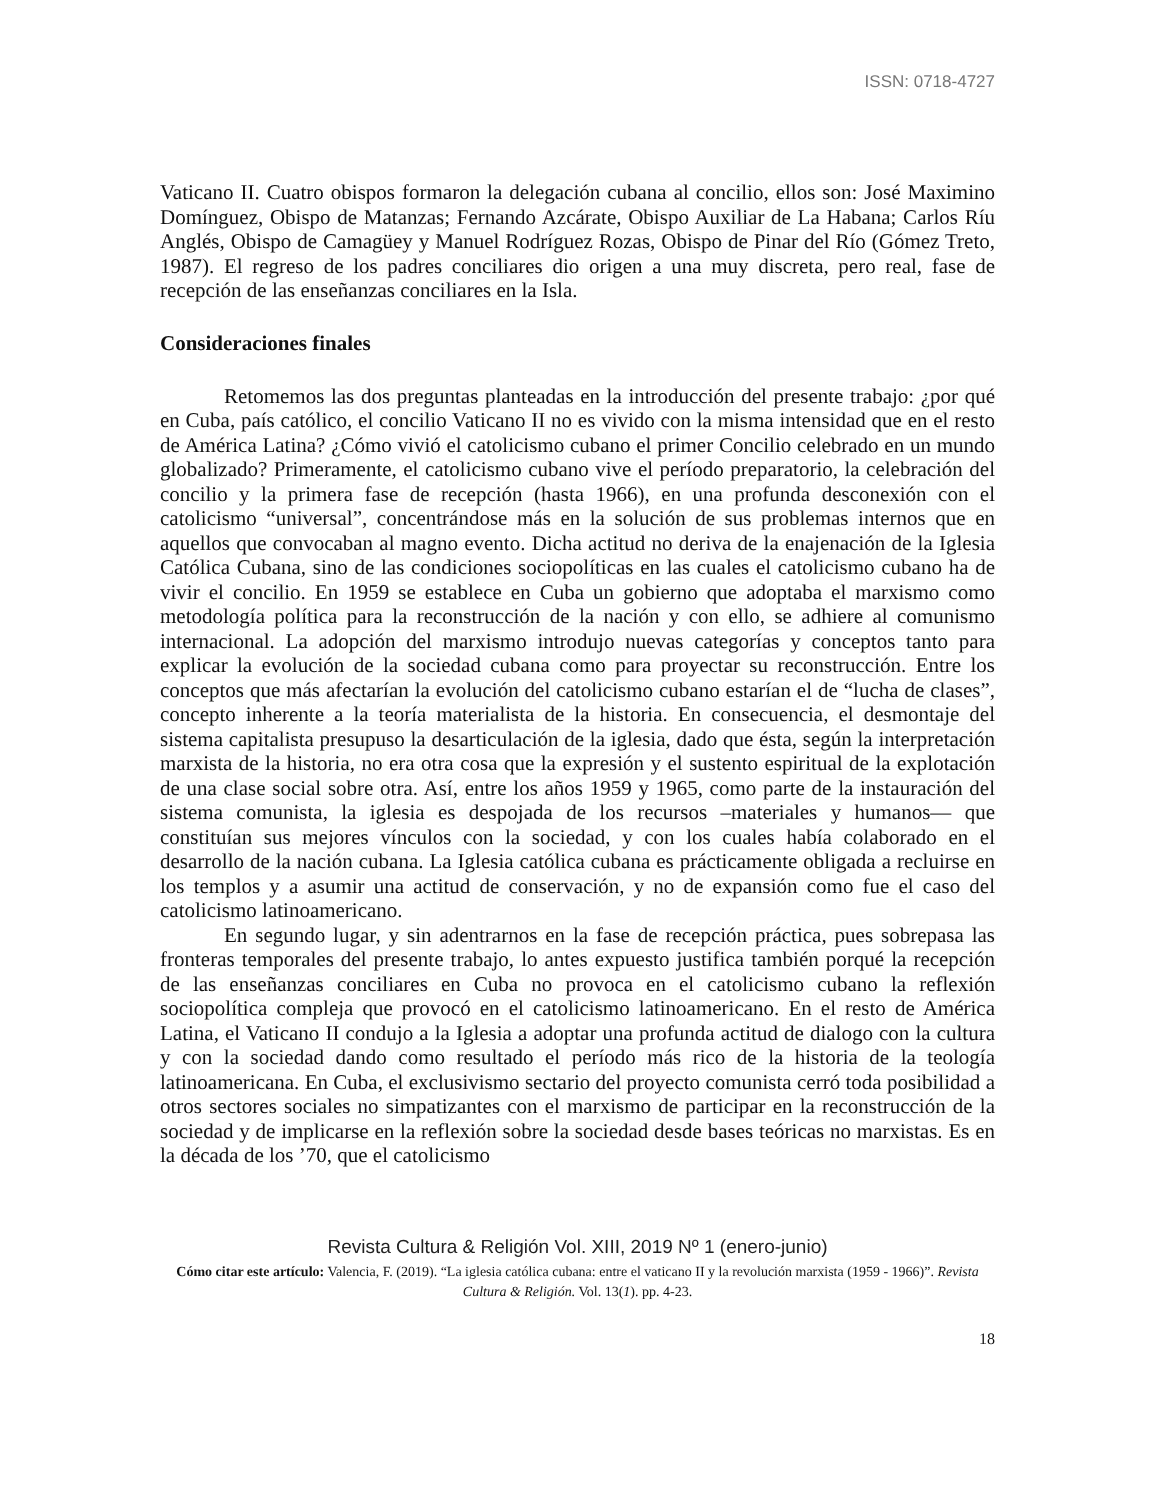ISSN: 0718-4727
Vaticano II. Cuatro obispos formaron la delegación cubana al concilio, ellos son: José Maximino Domínguez, Obispo de Matanzas; Fernando Azcárate, Obispo Auxiliar de La Habana; Carlos Ríu Anglés, Obispo de Camagüey y Manuel Rodríguez Rozas, Obispo de Pinar del Río (Gómez Treto, 1987). El regreso de los padres conciliares dio origen a una muy discreta, pero real, fase de recepción de las enseñanzas conciliares en la Isla.
Consideraciones finales
Retomemos las dos preguntas planteadas en la introducción del presente trabajo: ¿por qué en Cuba, país católico, el concilio Vaticano II no es vivido con la misma intensidad que en el resto de América Latina? ¿Cómo vivió el catolicismo cubano el primer Concilio celebrado en un mundo globalizado? Primeramente, el catolicismo cubano vive el período preparatorio, la celebración del concilio y la primera fase de recepción (hasta 1966), en una profunda desconexión con el catolicismo “universal”, concentrándose más en la solución de sus problemas internos que en aquellos que convocaban al magno evento. Dicha actitud no deriva de la enajenación de la Iglesia Católica Cubana, sino de las condiciones sociopolíticas en las cuales el catolicismo cubano ha de vivir el concilio. En 1959 se establece en Cuba un gobierno que adoptaba el marxismo como metodología política para la reconstrucción de la nación y con ello, se adhiere al comunismo internacional. La adopción del marxismo introdujo nuevas categorías y conceptos tanto para explicar la evolución de la sociedad cubana como para proyectar su reconstrucción. Entre los conceptos que más afectarían la evolución del catolicismo cubano estarían el de “lucha de clases”, concepto inherente a la teoría materialista de la historia. En consecuencia, el desmontaje del sistema capitalista presupuso la desarticulación de la iglesia, dado que ésta, según la interpretación marxista de la historia, no era otra cosa que la expresión y el sustento espiritual de la explotación de una clase social sobre otra. Así, entre los años 1959 y 1965, como parte de la instauración del sistema comunista, la iglesia es despojada de los recursos –materiales y humanos— que constituían sus mejores vínculos con la sociedad, y con los cuales había colaborado en el desarrollo de la nación cubana. La Iglesia católica cubana es prácticamente obligada a recluirse en los templos y a asumir una actitud de conservación, y no de expansión como fue el caso del catolicismo latinoamericano.
En segundo lugar, y sin adentrarnos en la fase de recepción práctica, pues sobrepasa las fronteras temporales del presente trabajo, lo antes expuesto justifica también porqué la recepción de las enseñanzas conciliares en Cuba no provoca en el catolicismo cubano la reflexión sociopolítica compleja que provocó en el catolicismo latinoamericano. En el resto de América Latina, el Vaticano II condujo a la Iglesia a adoptar una profunda actitud de dialogo con la cultura y con la sociedad dando como resultado el período más rico de la historia de la teología latinoamericana. En Cuba, el exclusivismo sectario del proyecto comunista cerró toda posibilidad a otros sectores sociales no simpatizantes con el marxismo de participar en la reconstrucción de la sociedad y de implicarse en la reflexión sobre la sociedad desde bases teóricas no marxistas. Es en la década de los ’70, que el catolicismo
Revista Cultura & Religión Vol. XIII, 2019 Nº 1 (enero-junio)
Cómo citar este artículo: Valencia, F. (2019). “La iglesia católica cubana: entre el vaticano II y la revolución marxista (1959 - 1966)”. Revista Cultura & Religión. Vol. 13(1). pp. 4-23.
18